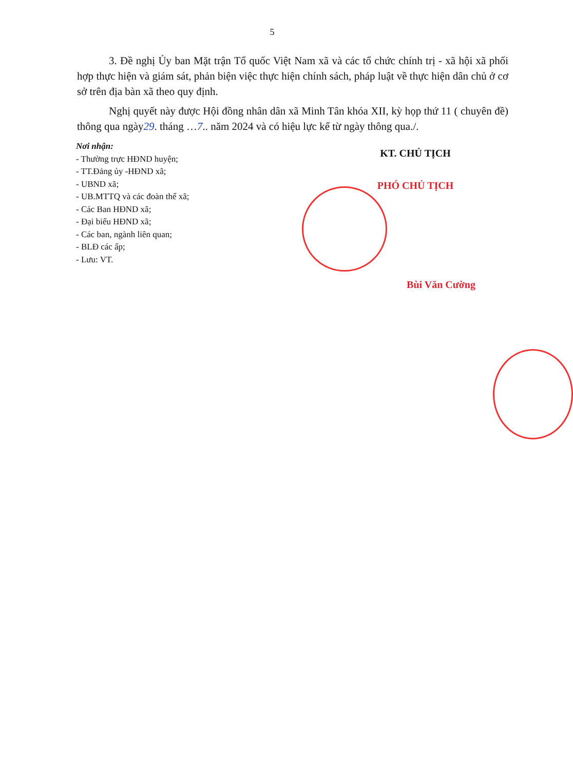5
3. Đề nghị Ủy ban Mặt trận Tổ quốc Việt Nam xã và các tổ chức chính trị - xã hội xã phối hợp thực hiện và giám sát, phản biện việc thực hiện chính sách, pháp luật về thực hiện dân chủ ở cơ sở trên địa bàn xã theo quy định.
Nghị quyết này được Hội đồng nhân dân xã Minh Tân khóa XII, kỳ họp thứ 11 ( chuyên đề) thông qua ngày29. tháng …7.. năm 2024 và có hiệu lực kể từ ngày thông qua./.
Nơi nhận:
- Thường trực HĐND huyện;
- TT.Đảng ủy -HĐND xã;
- UBND xã;
- UB.MTTQ và các đoàn thể xã;
- Các Ban HĐND xã;
- Đại biểu HĐND xã;
- Các ban, ngành liên quan;
- BLĐ các ấp;
- Lưu: VT.
KT. CHỦ TỊCH
PHÓ CHỦ TỊCH
Bùi Văn Cường